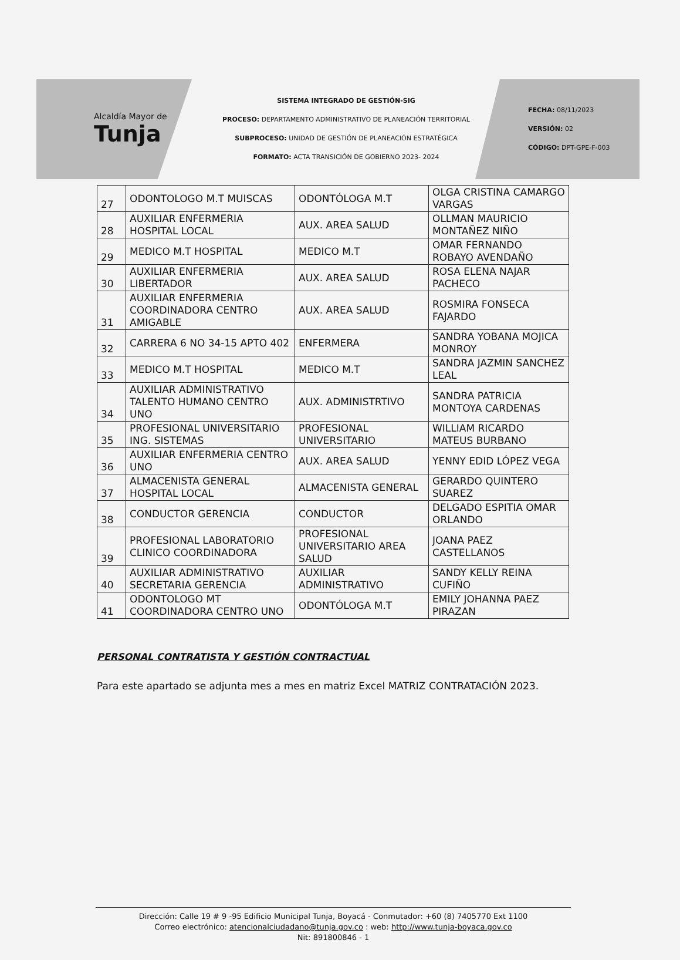Alcaldía Mayor de
Tunja
SISTEMA INTEGRADO DE GESTIÓN-SIG
PROCESO: DEPARTAMENTO ADMINISTRATIVO DE PLANEACIÓN TERRITORIAL
SUBPROCESO: UNIDAD DE GESTIÓN DE PLANEACIÓN ESTRATÉGICA
FORMATO: ACTA TRANSICIÓN DE GOBIERNO 2023- 2024
FECHA: 08/11/2023
VERSIÓN: 02
CÓDIGO: DPT-GPE-F-003
| 27 | ODONTOLOGO M.T MUISCAS | ODONTÓLOGA M.T | OLGA CRISTINA CAMARGO VARGAS |
| 28 | AUXILIAR ENFERMERIA HOSPITAL LOCAL | AUX. AREA SALUD | OLLMAN MAURICIO MONTAÑEZ NIÑO |
| 29 | MEDICO M.T HOSPITAL | MEDICO M.T | OMAR FERNANDO ROBAYO AVENDAÑO |
| 30 | AUXILIAR ENFERMERIA LIBERTADOR | AUX. AREA SALUD | ROSA ELENA NAJAR PACHECO |
| 31 | AUXILIAR ENFERMERIA COORDINADORA CENTRO AMIGABLE | AUX. AREA SALUD | ROSMIRA FONSECA FAJARDO |
| 32 | CARRERA 6 NO 34-15 APTO 402 | ENFERMERA | SANDRA YOBANA MOJICA MONROY |
| 33 | MEDICO M.T HOSPITAL | MEDICO M.T | SANDRA JAZMIN SANCHEZ LEAL |
| 34 | AUXILIAR ADMINISTRATIVO TALENTO HUMANO CENTRO UNO | AUX. ADMINISTRTIVO | SANDRA PATRICIA MONTOYA CARDENAS |
| 35 | PROFESIONAL UNIVERSITARIO ING. SISTEMAS | PROFESIONAL UNIVERSITARIO | WILLIAM RICARDO MATEUS BURBANO |
| 36 | AUXILIAR ENFERMERIA CENTRO UNO | AUX. AREA SALUD | YENNY EDID LÓPEZ VEGA |
| 37 | ALMACENISTA GENERAL HOSPITAL LOCAL | ALMACENISTA GENERAL | GERARDO QUINTERO SUAREZ |
| 38 | CONDUCTOR GERENCIA | CONDUCTOR | DELGADO ESPITIA OMAR ORLANDO |
| 39 | PROFESIONAL LABORATORIO CLINICO COORDINADORA | PROFESIONAL UNIVERSITARIO AREA SALUD | JOANA PAEZ CASTELLANOS |
| 40 | AUXILIAR ADMINISTRATIVO SECRETARIA GERENCIA | AUXILIAR ADMINISTRATIVO | SANDY KELLY REINA CUFIÑO |
| 41 | ODONTOLOGO MT COORDINADORA CENTRO UNO | ODONTÓLOGA M.T | EMILY JOHANNA PAEZ PIRAZAN |
PERSONAL CONTRATISTA Y GESTIÓN CONTRACTUAL
Para este apartado se adjunta mes a mes en matriz Excel MATRIZ CONTRATACIÓN 2023.
Dirección: Calle 19 # 9 -95 Edificio Municipal Tunja, Boyacá - Conmutador: +60 (8) 7405770 Ext 1100
Correo electrónico: atencionalciudadano@tunja.gov.co : web: http://www.tunja-boyaca.gov.co
Nit: 891800846 - 1